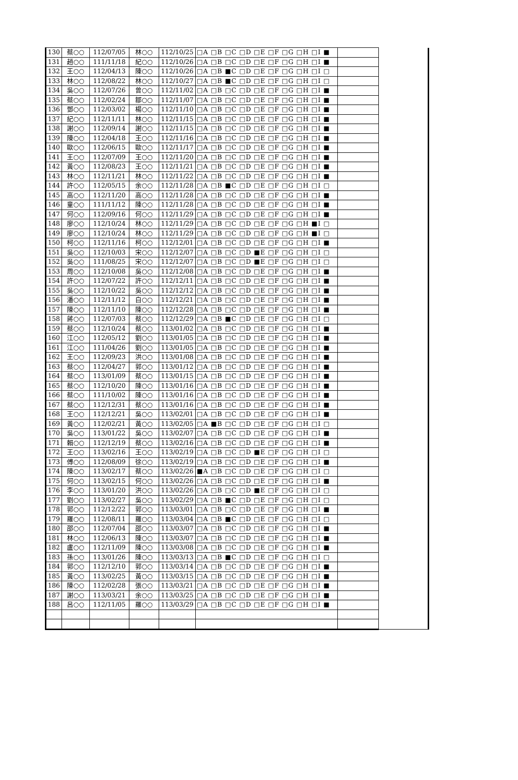| 130 | 蔡○○ | 112/07/05 | 林○○ | 112/10/25 | □A □B □C □D □E □F □G □H □I ■ | | |
| 131 | 趙○○ | 111/11/18 | 紀○○ | 112/10/26 | □A □B □C □D □E □F □G □H □I ■ | | |
| 132 | 王○○ | 112/04/13 | 陳○○ | 112/10/26 | □A □B ■C □D □E □F □G □H □I □ | | |
| 133 | 林○○ | 112/08/22 | 林○○ | 112/10/27 | □A □B ■C □D □E □F □G □H □I □ | | |
| 134 | 吳○○ | 112/07/26 | 曾○○ | 112/11/02 | □A □B □C □D □E □F □G □H □I ■ | | |
| 135 | 蔡○○ | 112/02/24 | 鄒○○ | 112/11/07 | □A □B □C □D □E □F □G □H □I ■ | | |
| 136 | 鄧○○ | 112/03/02 | 楊○○ | 112/11/10 | □A □B □C □D □E □F □G □H □I ■ | | |
| 137 | 紀○○ | 112/11/11 | 林○○ | 112/11/15 | □A □B □C □D □E □F □G □H □I ■ | | |
| 138 | 謝○○ | 112/09/14 | 謝○○ | 112/11/15 | □A □B □C □D □E □F □G □H □I ■ | | |
| 139 | 陳○○ | 112/04/18 | 王○○ | 112/11/16 | □A □B □C □D □E □F □G □H □I ■ | | |
| 140 | 歐○○ | 112/06/15 | 歐○○ | 112/11/17 | □A □B □C □D □E □F □G □H □I ■ | | |
| 141 | 王○○ | 112/07/09 | 王○○ | 112/11/20 | □A □B □C □D □E □F □G □H □I ■ | | |
| 142 | 黃○○ | 112/08/23 | 王○○ | 112/11/21 | □A □B □C □D □E □F □G □H □I ■ | | |
| 143 | 林○○ | 112/11/21 | 林○○ | 112/11/22 | □A □B □C □D □E □F □G □H □I ■ | | |
| 144 | 許○○ | 112/05/15 | 余○○ | 112/11/28 | □A □B ■C □D □E □F □G □H □I □ | | |
| 145 | 高○○ | 112/11/20 | 高○○ | 112/11/28 | □A □B □C □D □E □F □G □H □I ■ | | |
| 146 | 童○○ | 111/11/12 | 陳○○ | 112/11/28 | □A □B □C □D □E □F □G □H □I ■ | | |
| 147 | 何○○ | 112/09/16 | 何○○ | 112/11/29 | □A □B □C □D □E □F □G □H □I ■ | | |
| 148 | 廖○○ | 112/10/24 | 林○○ | 112/11/29 | □A □B □C □D □E □F □G □H ■I □ | | |
| 149 | 廖○○ | 112/10/24 | 林○○ | 112/11/29 | □A □B □C □D □E □F □G □H ■I □ | | |
| 150 | 柯○○ | 112/11/16 | 柯○○ | 112/12/01 | □A □B □C □D □E □F □G □H □I ■ | | |
| 151 | 吳○○ | 112/10/03 | 宋○○ | 112/12/07 | □A □B □C □D ■E □F □G □H □I □ | | |
| 152 | 吳○○ | 111/08/25 | 宋○○ | 112/12/07 | □A □B □C □D ■E □F □G □H □I □ | | |
| 153 | 周○○ | 112/10/08 | 吳○○ | 112/12/08 | □A □B □C □D □E □F □G □H □I ■ | | |
| 154 | 許○○ | 112/07/22 | 許○○ | 112/12/11 | □A □B □C □D □E □F □G □H □I ■ | | |
| 155 | 吳○○ | 112/10/22 | 吳○○ | 112/12/12 | □A □B □C □D □E □F □G □H □I ■ | | |
| 156 | 潘○○ | 112/11/12 | 白○○ | 112/12/21 | □A □B □C □D □E □F □G □H □I ■ | | |
| 157 | 陳○○ | 112/11/10 | 陳○○ | 112/12/28 | □A □B □C □D □E □F □G □H □I ■ | | |
| 158 | 蔣○○ | 112/07/03 | 蔡○○ | 112/12/29 | □A □B ■C □D □E □F □G □H □I □ | | |
| 159 | 蔡○○ | 112/10/24 | 蔡○○ | 113/01/02 | □A □B □C □D □E □F □G □H □I ■ | | |
| 160 | 江○○ | 112/05/12 | 劉○○ | 113/01/05 | □A □B □C □D □E □F □G □H □I ■ | | |
| 161 | 江○○ | 111/04/26 | 劉○○ | 113/01/05 | □A □B □C □D □E □F □G □H □I ■ | | |
| 162 | 王○○ | 112/09/23 | 洪○○ | 113/01/08 | □A □B □C □D □E □F □G □H □I ■ | | |
| 163 | 蔡○○ | 112/04/27 | 郭○○ | 113/01/12 | □A □B □C □D □E □F □G □H □I ■ | | |
| 164 | 蔡○○ | 113/01/09 | 蔡○○ | 113/01/15 | □A □B □C □D □E □F □G □H □I ■ | | |
| 165 | 蔡○○ | 112/10/20 | 陳○○ | 113/01/16 | □A □B □C □D □E □F □G □H □I ■ | | |
| 166 | 蔡○○ | 111/10/02 | 陳○○ | 113/01/16 | □A □B □C □D □E □F □G □H □I ■ | | |
| 167 | 蔡○○ | 112/12/31 | 蔡○○ | 113/01/16 | □A □B □C □D □E □F □G □H □I ■ | | |
| 168 | 王○○ | 112/12/21 | 吳○○ | 113/02/01 | □A □B □C □D □E □F □G □H □I ■ | | |
| 169 | 黃○○ | 112/02/21 | 黃○○ | 113/02/05 | □A ■B □C □D □E □F □G □H □I □ | | |
| 170 | 吳○○ | 113/01/22 | 吳○○ | 113/02/07 | □A □B □C □D □E □F □G □H □I ■ | | |
| 171 | 賴○○ | 112/12/19 | 蔡○○ | 113/02/16 | □A □B □C □D □E □F □G □H □I ■ | | |
| 172 | 王○○ | 113/02/16 | 王○○ | 113/02/19 | □A □B □C □D ■E □F □G □H □I □ | | |
| 173 | 傅○○ | 112/08/09 | 徐○○ | 113/02/19 | □A □B □C □D □E □F □G □H □I ■ | | |
| 174 | 陳○○ | 113/02/17 | 蔡○○ | 113/02/26 | ■A □B □C □D □E □F □G □H □I □ | | |
| 175 | 何○○ | 113/02/15 | 何○○ | 113/02/26 | □A □B □C □D □E □F □G □H □I ■ | | |
| 176 | 李○○ | 113/01/20 | 洪○○ | 113/02/26 | □A □B □C □D ■E □F □G □H □I □ | | |
| 177 | 劉○○ | 113/02/27 | 吳○○ | 113/02/29 | □A □B ■C □D □E □F □G □H □I □ | | |
| 178 | 郭○○ | 112/12/22 | 郭○○ | 113/03/01 | □A □B □C □D □E □F □G □H □I ■ | | |
| 179 | 羅○○ | 112/08/11 | 羅○○ | 113/03/04 | □A □B ■C □D □E □F □G □H □I □ | | |
| 180 | 邵○○ | 112/07/04 | 邵○○ | 113/03/07 | □A □B □C □D □E □F □G □H □I ■ | | |
| 181 | 林○○ | 112/06/13 | 陳○○ | 113/03/07 | □A □B □C □D □E □F □G □H □I ■ | | |
| 182 | 盧○○ | 112/11/09 | 陳○○ | 113/03/08 | □A □B □C □D □E □F □G □H □I ■ | | |
| 183 | 孫○○ | 113/01/26 | 陳○○ | 113/03/13 | □A □B ■C □D □E □F □G □H □I □ | | |
| 184 | 郭○○ | 112/12/10 | 郭○○ | 113/03/14 | □A □B □C □D □E □F □G □H □I ■ | | |
| 185 | 黃○○ | 113/02/25 | 黃○○ | 113/03/15 | □A □B □C □D □E □F □G □H □I ■ | | |
| 186 | 陳○○ | 112/02/28 | 張○○ | 113/03/21 | □A □B □C □D □E □F □G □H □I ■ | | |
| 187 | 謝○○ | 113/03/21 | 余○○ | 113/03/25 | □A □B □C □D □E □F □G □H □I ■ | | |
| 188 | 呂○○ | 112/11/05 | 羅○○ | 113/03/29 | □A □B □C □D □E □F □G □H □I ■ | | |